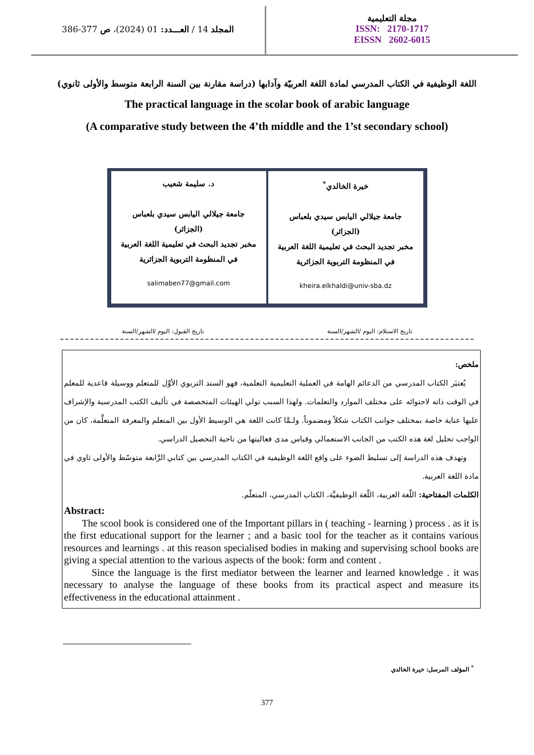المجلد 14 / العـــدد: 01 (2024)، ص 377-386
مجلة التعليمية
ISSN: 2170-1717
EISSN 2602-6015
اللغة الوظيفية في الكتاب المدرسي لمادة اللغة العربيّة وآدابها (دراسة مقارنة بين السنة الرابعة متوسط والأولى ثانوي)
The practical language in the scolar book of arabic language
(A comparative study between the 4’th middle and the 1’st secondary school)
خيرة الخالدي<sup>*</sup>
جامعة جيلالي اليابس سيدي بلعباس
(الجزائر)
مخبر تجديد البحث في تعليمية اللغة العربية في المنظومة التربوية الجزائرية
kheira.elkhaldi@univ-sba.dz
د. سليمة شعيب
جامعة جيلالي اليابس سيدي بلعباس
(الجزائر)
مخبر تجديد البحث في تعليمية اللغة العربية في المنظومة التربوية الجزائرية
salimaben77@gmail.com
تاريخ الاستلام: اليوم /الشهر/السنة تاريخ القبول: اليوم /الشهر/السنة
ملخص:
يُعتبَر الكتاب المدرسي من الدعائم الهامة في العملية التعليمية التعلمية، فهو السند التربوي الأوَّل للمتعلم ووسيلة قاعدية للمعلم في الوقت ذاته لاحتوائه على مختلف الموارد والتعلمات. ولهذا السبب تولي الهيئات المتخصصة في تأليف الكتب المدرسية والإشراف عليها عناية خاصة بمختلف جوانب الكتاب شكلاً ومضموناً. ولـمَّا كانت اللغة هي الوسيط الأول بين المتعلم والمعرفة المتعلَّمة، كان من الواجب تحليل لغة هذه الكتب من الجانب الاستعمالي وقياس مدى فعاليتها من ناحية التحصيل الدراسي.
وتهدف هذه الدراسة إلى تسليط الضوء على واقع اللغة الوظيفية في الكتاب المدرسي بين كتابي الرَّابعة متوسّط والأولى ثاوي في مادة اللغة العربية.
الكلمات المفتاحية: اللّغة العربية، اللّغة الوظيفيَّة، الكتاب المدرسي، المتعلّم.
Abstract:
The scool book is considered one of the Important pillars in ( teaching - learning ) process . as it is the first educational support for the learner ; and a basic tool for the teacher as it contains various resources and learnings . at this reason specialised bodies in making and supervising school books are giving a special attention to the various aspects of the book: form and content .
Since the language is the first mediator between the learner and learned knowledge . it was necessary to analyse the language of these books from its practical aspect and measure its effectiveness in the educational attainment .
<sup>*</sup> المؤلف المرسل: خيرة الخالدي
377